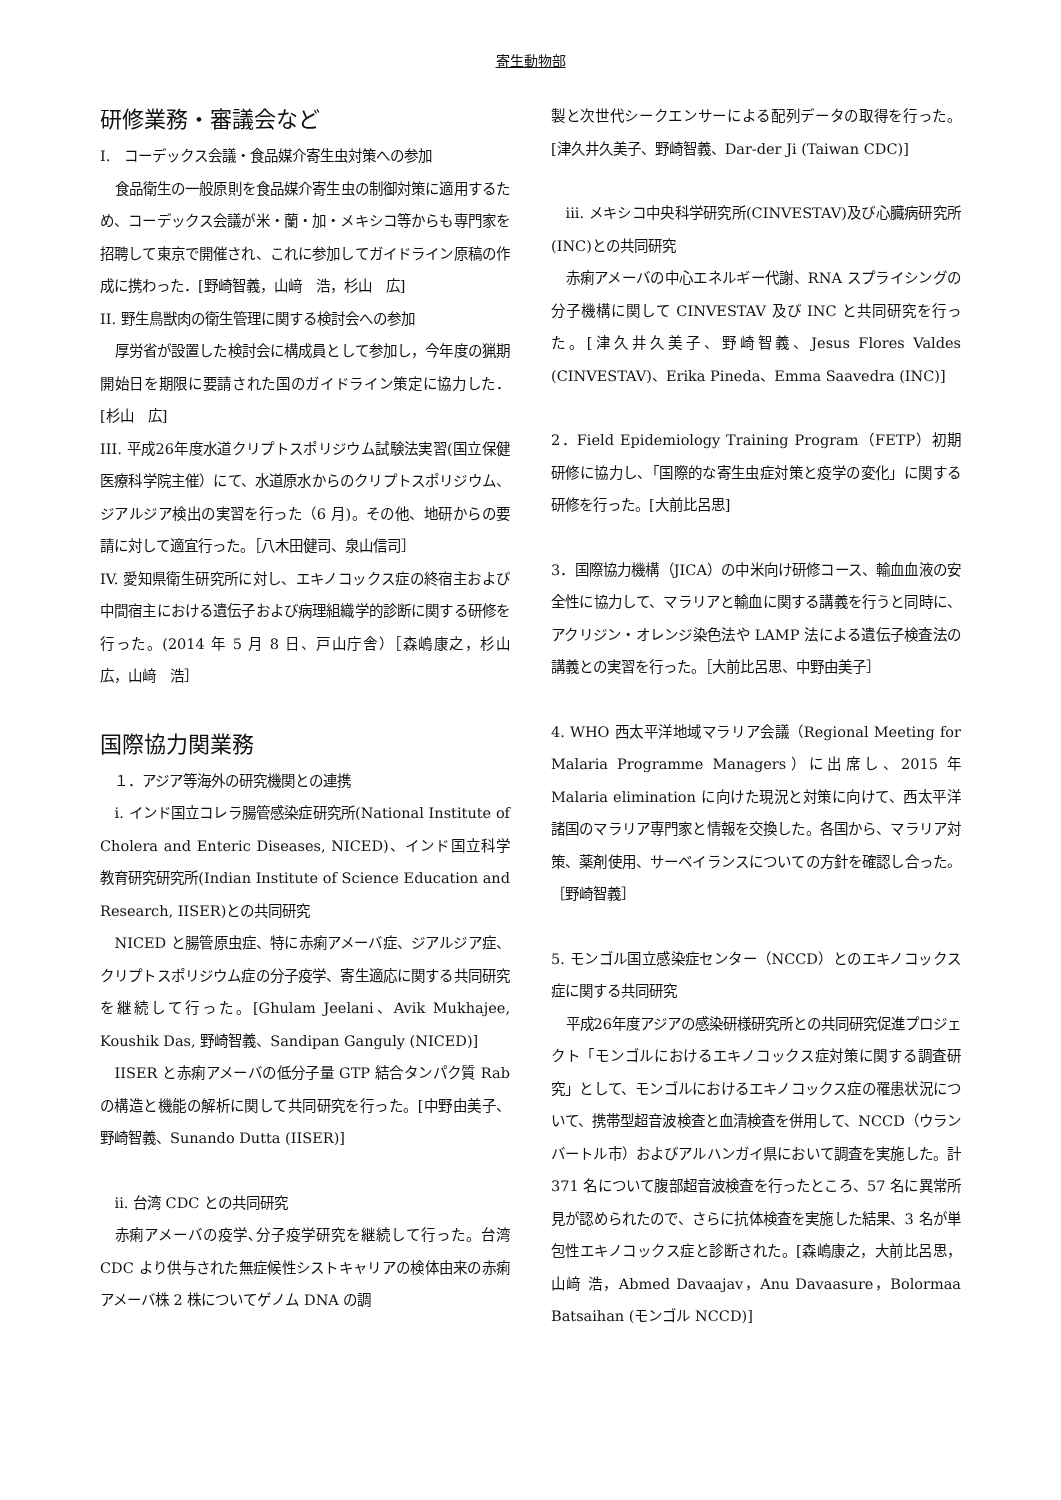寄生動物部
研修業務・審議会など
I.　コーデックス会議・食品媒介寄生虫対策への参加
食品衛生の一般原則を食品媒介寄生虫の制御対策に適用するため、コーデックス会議が米・蘭・加・メキシコ等からも専門家を招聘して東京で開催され、これに参加してガイドライン原稿の作成に携わった．[野崎智義，山﨑　浩，杉山　広]
II. 野生鳥獣肉の衛生管理に関する検討会への参加
厚労省が設置した検討会に構成員として参加し，今年度の猟期開始日を期限に要請された国のガイドライン策定に協力した．[杉山　広]
III. 平成26年度水道クリプトスポリジウム試験法実習(国立保健医療科学院主催）にて、水道原水からのクリプトスポリジウム、ジアルジア検出の実習を行った（6 月)。その他、地研からの要請に対して適宜行った。［八木田健司、泉山信司］
IV. 愛知県衛生研究所に対し、エキノコックス症の終宿主および中間宿主における遺伝子および病理組織学的診断に関する研修を行った。(2014 年 5 月 8 日、戸山庁舎）［森嶋康之，杉山　広，山﨑　浩］
国際協力関業務
　１．アジア等海外の研究機関との連携
i. インド国立コレラ腸管感染症研究所(National Institute of Cholera and Enteric Diseases, NICED)、インド国立科学教育研究研究所(Indian Institute of Science Education and Research, IISER)との共同研究
NICED と腸管原虫症、特に赤痢アメーバ症、ジアルジア症、クリプトスポリジウム症の分子疫学、寄生適応に関する共同研究を継続して行った。[Ghulam Jeelani、Avik Mukhajee, Koushik Das, 野崎智義、Sandipan Ganguly (NICED)]
IISER と赤痢アメーバの低分子量 GTP 結合タンパク質 Rab の構造と機能の解析に関して共同研究を行った。[中野由美子、野崎智義、Sunando Dutta (IISER)]
ii. 台湾 CDC との共同研究
赤痢アメーバの疫学､分子疫学研究を継続して行った。台湾 CDC より供与された無症候性シストキャリアの検体由来の赤痢アメーバ株 2 株についてゲノム DNA の調
製と次世代シークエンサーによる配列データの取得を行った。[津久井久美子、野崎智義、Dar-der Ji (Taiwan CDC)]
iii. メキシコ中央科学研究所(CINVESTAV)及び心臓病研究所(INC)との共同研究
赤痢アメーバの中心エネルギー代謝、RNA スプライシングの分子機構に関して CINVESTAV 及び INC と共同研究を行った。[津久井久美子、野崎智義、Jesus Flores Valdes (CINVESTAV)、Erika Pineda、Emma Saavedra (INC)]
2．Field Epidemiology Training Program（FETP）初期研修に協力し、「国際的な寄生虫症対策と疫学の変化」に関する研修を行った。[大前比呂思]
3．国際協力機構（JICA）の中米向け研修コース、輸血血液の安全性に協力して、マラリアと輸血に関する講義を行うと同時に、アクリジン・オレンジ染色法や LAMP 法による遺伝子検査法の講義との実習を行った。［大前比呂思、中野由美子］
4. WHO 西太平洋地域マラリア会議（Regional Meeting for Malaria Programme Managers）に出席し、2015 年 Malaria elimination に向けた現況と対策に向けて、西太平洋諸国のマラリア専門家と情報を交換した。各国から、マラリア対策、薬剤使用、サーベイランスについての方針を確認し合った。［野崎智義］
5. モンゴル国立感染症センター（NCCD）とのエキノコックス症に関する共同研究
平成26年度アジアの感染研様研究所との共同研究促進プロジェクト「モンゴルにおけるエキノコックス症対策に関する調査研究」として、モンゴルにおけるエキノコックス症の罹患状況について、携帯型超音波検査と血清検査を併用して、NCCD（ウランバートル市）およびアルハンガイ県において調査を実施した。計 371 名について腹部超音波検査を行ったところ、57 名に異常所見が認められたので、さらに抗体検査を実施した結果、3 名が単包性エキノコックス症と診断された。[森嶋康之，大前比呂思，山﨑 浩，Abmed Davaajav，Anu Davaasure，Bolormaa Batsaihan (モンゴル NCCD)]